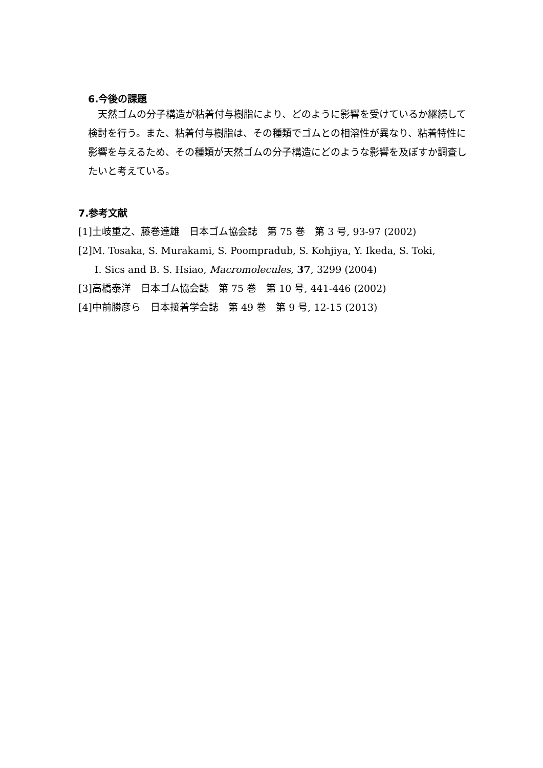6.今後の課題
天然ゴムの分子構造が粘着付与樹脂により、どのように影響を受けているか継続して検討を行う。また、粘着付与樹脂は、その種類でゴムとの相溶性が異なり、粘着特性に影響を与えるため、その種類が天然ゴムの分子構造にどのような影響を及ぼすか調査したいと考えている。
7.参考文献
[1]土岐重之、藤巻達雄　日本ゴム協会誌　第 75 巻　第 3 号, 93-97 (2002)
[2]M. Tosaka, S. Murakami, S. Poompradub, S. Kohjiya, Y. Ikeda, S. Toki,
I. Sics and B. S. Hsiao, Macromolecules, 37, 3299 (2004)
[3]高橋泰洋　日本ゴム協会誌　第 75 巻　第 10 号, 441-446 (2002)
[4]中前勝彦ら　日本接着学会誌　第 49 巻　第 9 号, 12-15 (2013)